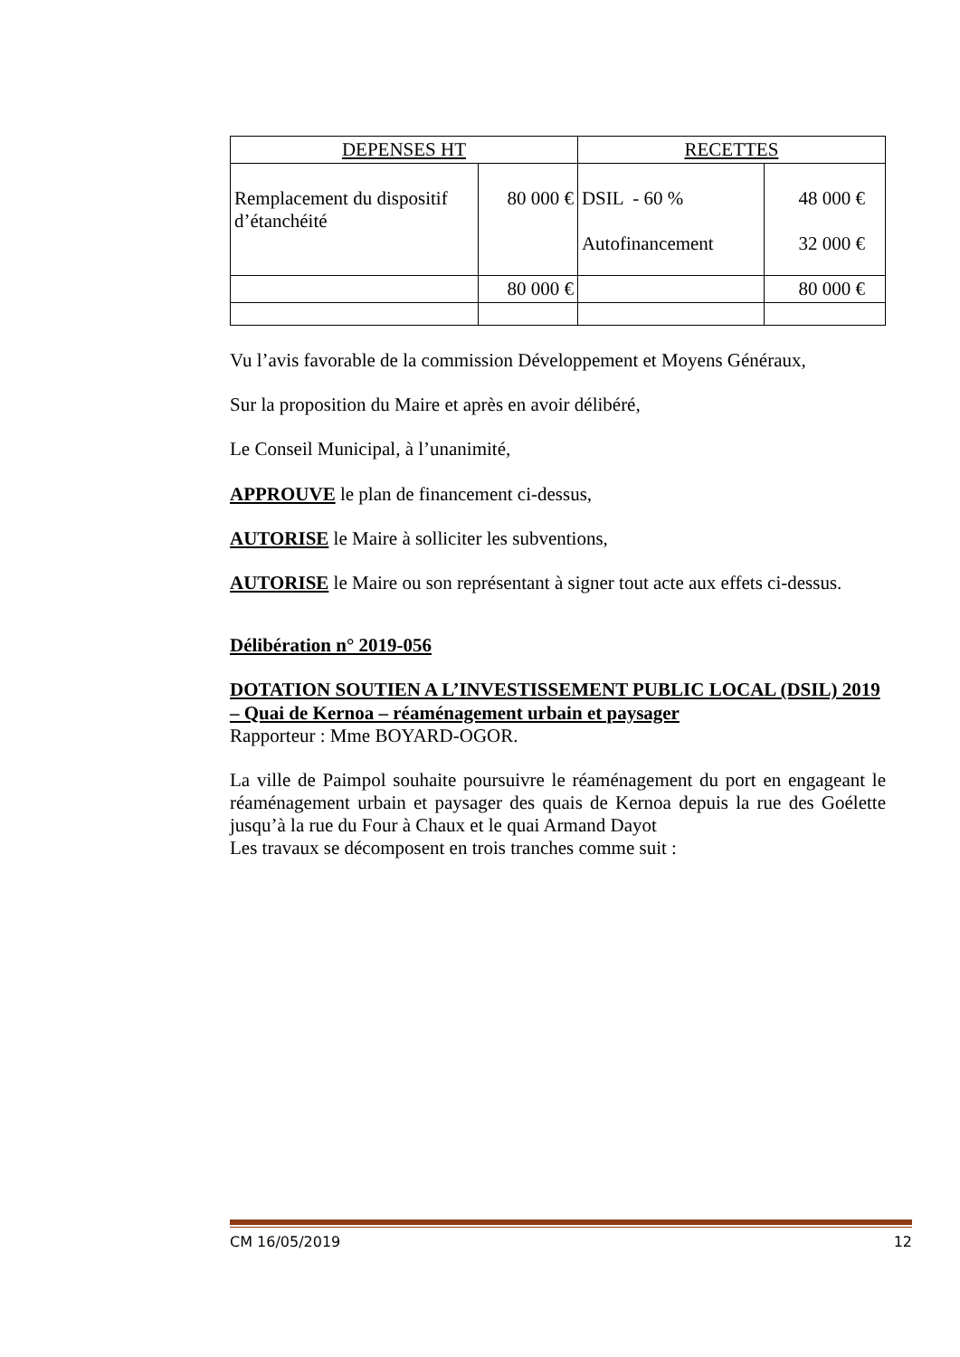| DEPENSES HT | | RECETTES | |
| Remplacement du dispositif d’étanchéité | 80 000 € | DSIL - 60 % Autofinancement | 48 000 € 32 000 € |
| | 80 000 € | | 80 000 € |
Vu l’avis favorable de la commission Développement et Moyens Généraux,
Sur la proposition du Maire et après en avoir délibéré,
Le Conseil Municipal, à l’unanimité,
APPROUVE le plan de financement ci-dessus,
AUTORISE le Maire à solliciter les subventions,
AUTORISE le Maire ou son représentant à signer tout acte aux effets ci-dessus.
Délibération n° 2019-056
DOTATION SOUTIEN A L’INVESTISSEMENT PUBLIC LOCAL (DSIL) 2019 – Quai de Kernoa – réaménagement urbain et paysager
Rapporteur : Mme BOYARD-OGOR.
La ville de Paimpol souhaite poursuivre le réaménagement du port en engageant le réaménagement urbain et paysager des quais de Kernoa depuis la rue des Goélette jusqu’à la rue du Four à Chaux et le quai Armand Dayot
Les travaux se décomposent en trois tranches comme suit :
CM 16/05/2019 12